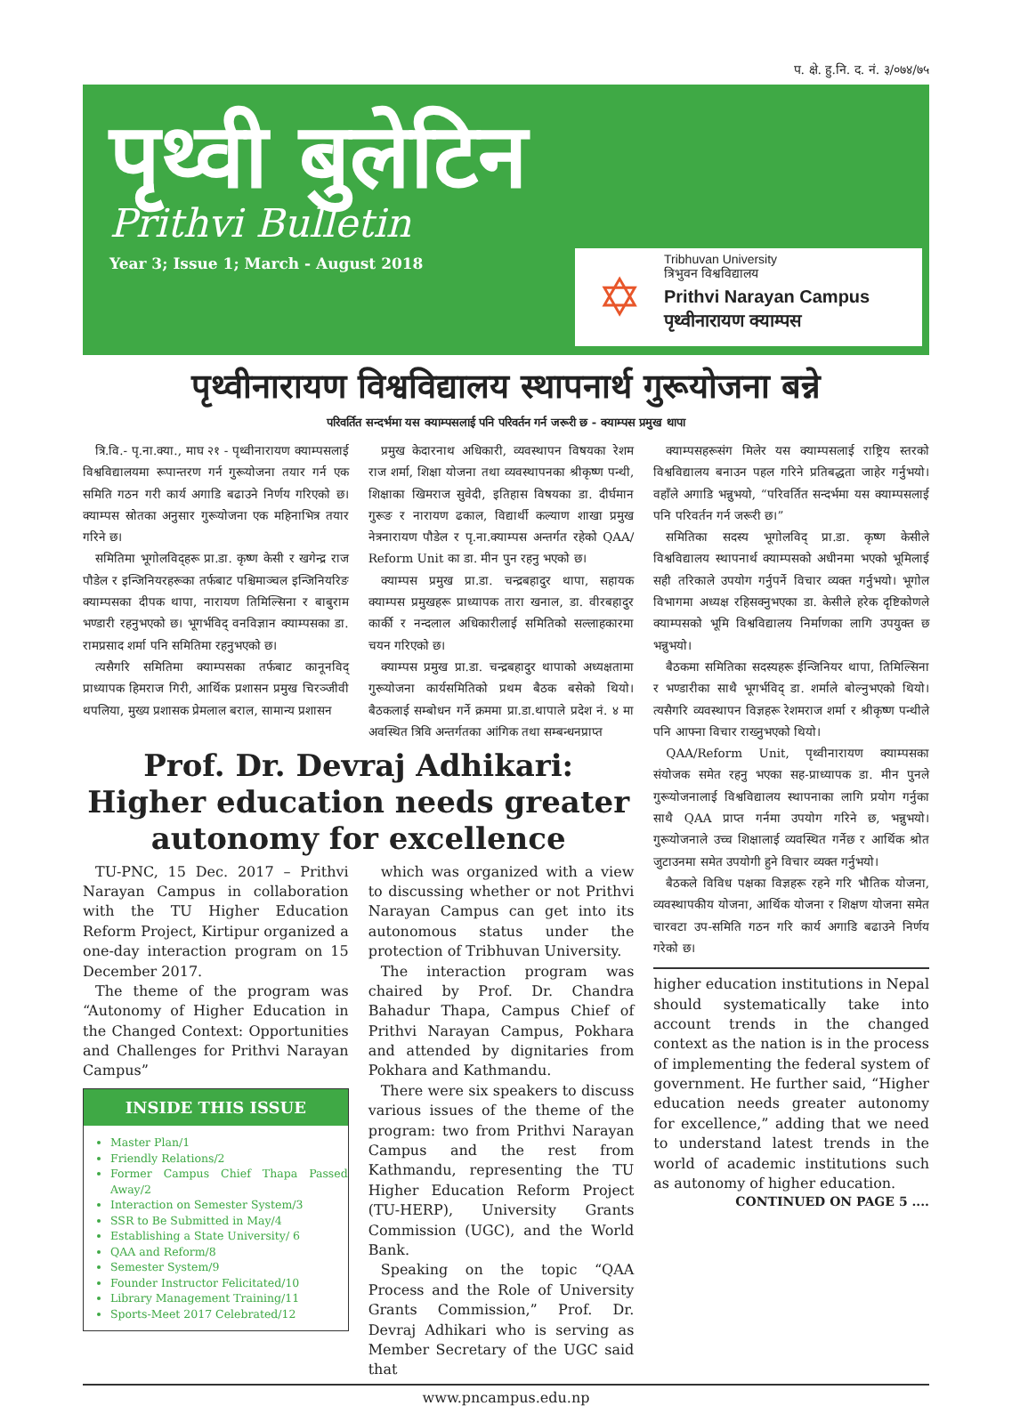प. क्षे. हु.नि. द. नं. ३/०७४/७५
पृथ्वी बुलेटिन
Prithvi Bulletin
Year 3; Issue 1; March - August 2018
✡
Tribhuvan University
त्रिभुवन विश्वविद्यालय
Prithvi Narayan Campus
पृथ्वीनारायण क्याम्पस
पृथ्वीनारायण विश्वविद्यालय स्थापनार्थ गुरूयोजना बन्ने
परिवर्तित सन्दर्भमा यस क्याम्पसलाई पनि परिवर्तन गर्न जरूरी छ - क्याम्पस प्रमुख थापा
त्रि.वि.- पृ.ना.क्या., माघ २१ - पृथ्वीनारायण क्याम्पसलाई विश्वविद्यालयमा रूपान्तरण गर्न गुरूयोजना तयार गर्न एक समिति गठन गरी कार्य अगाडि बढाउने निर्णय गरिएको छ। क्याम्पस स्रोतका अनुसार गुरूयोजना एक महिनाभित्र तयार गरिने छ।
समितिमा भूगोलविद्हरू प्रा.डा. कृष्ण केसी र खगेन्द्र राज पौडेल र इन्जिनियरहरूका तर्फबाट पश्चिमाञ्चल इन्जिनियरिङ क्याम्पसका दीपक थापा, नारायण तिमिल्सिना र बाबुराम भण्डारी रहनुभएको छ। भूगर्भविद् वनविज्ञान क्याम्पसका डा. रामप्रसाद शर्मा पनि समितिमा रहनुभएको छ।
त्यसैगरि समितिमा क्याम्पसका तर्फबाट कानूनविद् प्राध्यापक हिमराज गिरी, आर्थिक प्रशासन प्रमुख चिरञ्जीवी थपलिया, मुख्य प्रशासक प्रेमलाल बराल, सामान्य प्रशासन
प्रमुख केदारनाथ अधिकारी, व्यवस्थापन विषयका रेशम राज शर्मा, शिक्षा योजना तथा व्यवस्थापनका श्रीकृष्ण पन्थी, शिक्षाका खिमराज सुवेदी, इतिहास विषयका डा. दीर्घमान गुरूङ र नारायण ढकाल, विद्यार्थी कल्याण शाखा प्रमुख नेत्रनारायण पौडेल र पृ.ना.क्याम्पस अन्तर्गत रहेको QAA/ Reform Unit का डा. मीन पुन रहनु भएको छ।
क्याम्पस प्रमुख प्रा.डा. चन्द्रबहादुर थापा, सहायक क्याम्पस प्रमुखहरू प्राध्यापक तारा खनाल, डा. वीरबहादुर कार्की र नन्दलाल अधिकारीलाई समितिको सल्लाहकारमा चयन गरिएको छ।
क्याम्पस प्रमुख प्रा.डा. चन्द्रबहादुर थापाको अध्यक्षतामा गुरूयोजना कार्यसमितिको प्रथम बैठक बसेको थियो। बैठकलाई सम्बोधन गर्ने क्रममा प्रा.डा.थापाले प्रदेश नं. ४ मा अवस्थित त्रिवि अन्तर्गतका आंगिक तथा सम्बन्धनप्राप्त
Prof. Dr. Devraj Adhikari: Higher education needs greater autonomy for excellence
TU-PNC, 15 Dec. 2017 – Prithvi Narayan Campus in collaboration with the TU Higher Education Reform Project, Kirtipur organized a one-day interaction program on 15 December 2017.
The theme of the program was “Autonomy of Higher Education in the Changed Context: Opportunities and Challenges for Prithvi Narayan Campus”
INSIDE THIS ISSUE
Master Plan/1
Friendly Relations/2
Former Campus Chief Thapa Passed Away/2
Interaction on Semester System/3
SSR to Be Submitted in May/4
Establishing a State University/ 6
QAA and Reform/8
Semester System/9
Founder Instructor Felicitated/10
Library Management Training/11
Sports-Meet 2017 Celebrated/12
which was organized with a view to discussing whether or not Prithvi Narayan Campus can get into its autonomous status under the protection of Tribhuvan University.
The interaction program was chaired by Prof. Dr. Chandra Bahadur Thapa, Campus Chief of Prithvi Narayan Campus, Pokhara and attended by dignitaries from Pokhara and Kathmandu.
There were six speakers to discuss various issues of the theme of the program: two from Prithvi Narayan Campus and the rest from Kathmandu, representing the TU Higher Education Reform Project (TU-HERP), University Grants Commission (UGC), and the World Bank.
Speaking on the topic “QAA Process and the Role of University Grants Commission,” Prof. Dr. Devraj Adhikari who is serving as Member Secretary of the UGC said that
क्याम्पसहरूसंग मिलेर यस क्याम्पसलाई राष्ट्रिय स्तरको विश्वविद्यालय बनाउन पहल गरिने प्रतिबद्धता जाहेर गर्नुभयो। वहाँले अगाडि भन्नुभयो, “परिवर्तित सन्दर्भमा यस क्याम्पसलाई पनि परिवर्तन गर्न जरूरी छ।”
समितिका सदस्य भूगोलविद् प्रा.डा. कृष्ण केसीले विश्वविद्यालय स्थापनार्थ क्याम्पसको अधीनमा भएको भूमिलाई सही तरिकाले उपयोग गर्नुपर्ने विचार व्यक्त गर्नुभयो। भूगोल विभागमा अध्यक्ष रहिसक्नुभएका डा. केसीले हरेक दृष्टिकोणले क्याम्पसको भूमि विश्वविद्यालय निर्माणका लागि उपयुक्त छ भन्नुभयो।
बैठकमा समितिका सदस्यहरू ईन्जिनियर थापा, तिमिल्सिना र भण्डारीका साथै भूगर्भविद् डा. शर्माले बोल्नुभएको थियो। त्यसैगरि व्यवस्थापन विज्ञहरू रेशमराज शर्मा र श्रीकृष्ण पन्थीले पनि आफ्ना विचार राख्नुभएको थियो।
QAA/Reform Unit, पृथ्वीनारायण क्याम्पसका संयोजक समेत रहनु भएका सह-प्राध्यापक डा. मीन पुनले गुरूयोजनालाई विश्वविद्यालय स्थापनाका लागि प्रयोग गर्नुका साथै QAA प्राप्त गर्नमा उपयोग गरिने छ, भन्नुभयो। गुरूयोजनाले उच्च शिक्षालाई व्यवस्थित गर्नेछ र आर्थिक श्रोत जुटाउनमा समेत उपयोगी हुने विचार व्यक्त गर्नुभयो।
बैठकले विविध पक्षका विज्ञहरू रहने गरि भौतिक योजना, व्यवस्थापकीय योजना, आर्थिक योजना र शिक्षण योजना समेत चारवटा उप-समिति गठन गरि कार्य अगाडि बढाउने निर्णय गरेको छ।
higher education institutions in Nepal should systematically take into account trends in the changed context as the nation is in the process of implementing the federal system of government. He further said, “Higher education needs greater autonomy for excellence,” adding that we need to understand latest trends in the world of academic institutions such as autonomy of higher education.
CONTINUED ON PAGE 5 ....
www.pncampus.edu.np